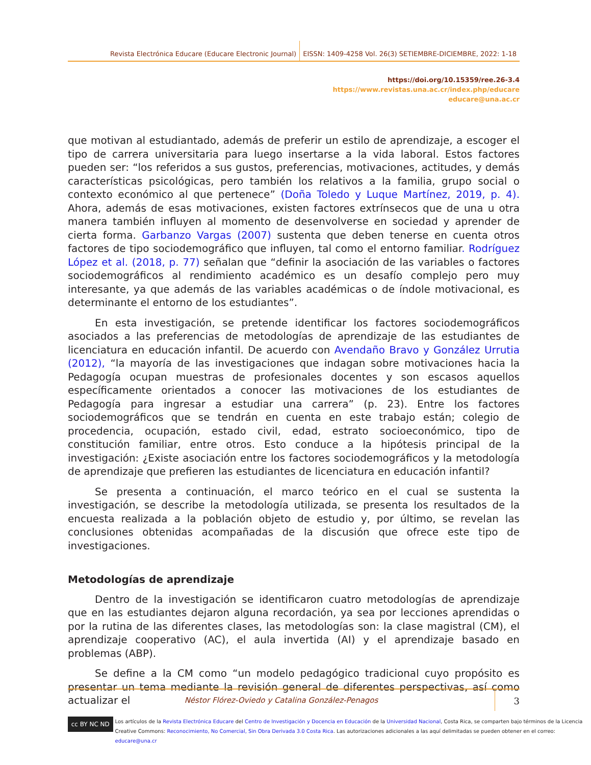Revista Electrónica Educare (Educare Electronic Journal) EISSN: 1409-4258 Vol. 26(3) SETIEMBRE-DICIEMBRE, 2022: 1-18
https://doi.org/10.15359/ree.26-3.4
https://www.revistas.una.ac.cr/index.php/educare
educare@una.ac.cr
que motivan al estudiantado, además de preferir un estilo de aprendizaje, a escoger el tipo de carrera universitaria para luego insertarse a la vida laboral. Estos factores pueden ser: “los referidos a sus gustos, preferencias, motivaciones, actitudes, y demás características psicológicas, pero también los relativos a la familia, grupo social o contexto económico al que pertenece” (Doña Toledo y Luque Martínez, 2019, p. 4). Ahora, además de esas motivaciones, existen factores extrínsecos que de una u otra manera también influyen al momento de desenvolverse en sociedad y aprender de cierta forma. Garbanzo Vargas (2007) sustenta que deben tenerse en cuenta otros factores de tipo sociodemográfico que influyen, tal como el entorno familiar. Rodríguez López et al. (2018, p. 77) señalan que “definir la asociación de las variables o factores sociodemográficos al rendimiento académico es un desafío complejo pero muy interesante, ya que además de las variables académicas o de índole motivacional, es determinante el entorno de los estudiantes”.
En esta investigación, se pretende identificar los factores sociodemográficos asociados a las preferencias de metodologías de aprendizaje de las estudiantes de licenciatura en educación infantil. De acuerdo con Avendaño Bravo y González Urrutia (2012), “la mayoría de las investigaciones que indagan sobre motivaciones hacia la Pedagogía ocupan muestras de profesionales docentes y son escasos aquellos específicamente orientados a conocer las motivaciones de los estudiantes de Pedagogía para ingresar a estudiar una carrera” (p. 23). Entre los factores sociodemográficos que se tendrán en cuenta en este trabajo están; colegio de procedencia, ocupación, estado civil, edad, estrato socioeconómico, tipo de constitución familiar, entre otros. Esto conduce a la hipótesis principal de la investigación: ¿Existe asociación entre los factores sociodemográficos y la metodología de aprendizaje que prefieren las estudiantes de licenciatura en educación infantil?
Se presenta a continuación, el marco teórico en el cual se sustenta la investigación, se describe la metodología utilizada, se presenta los resultados de la encuesta realizada a la población objeto de estudio y, por último, se revelan las conclusiones obtenidas acompañadas de la discusión que ofrece este tipo de investigaciones.
Metodologías de aprendizaje
Dentro de la investigación se identificaron cuatro metodologías de aprendizaje que en las estudiantes dejaron alguna recordación, ya sea por lecciones aprendidas o por la rutina de las diferentes clases, las metodologías son: la clase magistral (CM), el aprendizaje cooperativo (AC), el aula invertida (AI) y el aprendizaje basado en problemas (ABP).
Se define a la CM como “un modelo pedagógico tradicional cuyo propósito es presentar un tema mediante la revisión general de diferentes perspectivas, así como actualizar el
Néstor Flórez-Oviedo y Catalina González-Penagos
3
cc BY NC ND
Los artículos de la Revista Electrónica Educare del Centro de Investigación y Docencia en Educación de la Universidad Nacional, Costa Rica, se comparten bajo términos de la Licencia
Creative Commons: Reconocimiento, No Comercial, Sin Obra Derivada 3.0 Costa Rica. Las autorizaciones adicionales a las aquí delimitadas se pueden obtener en el correo: educare@una.cr